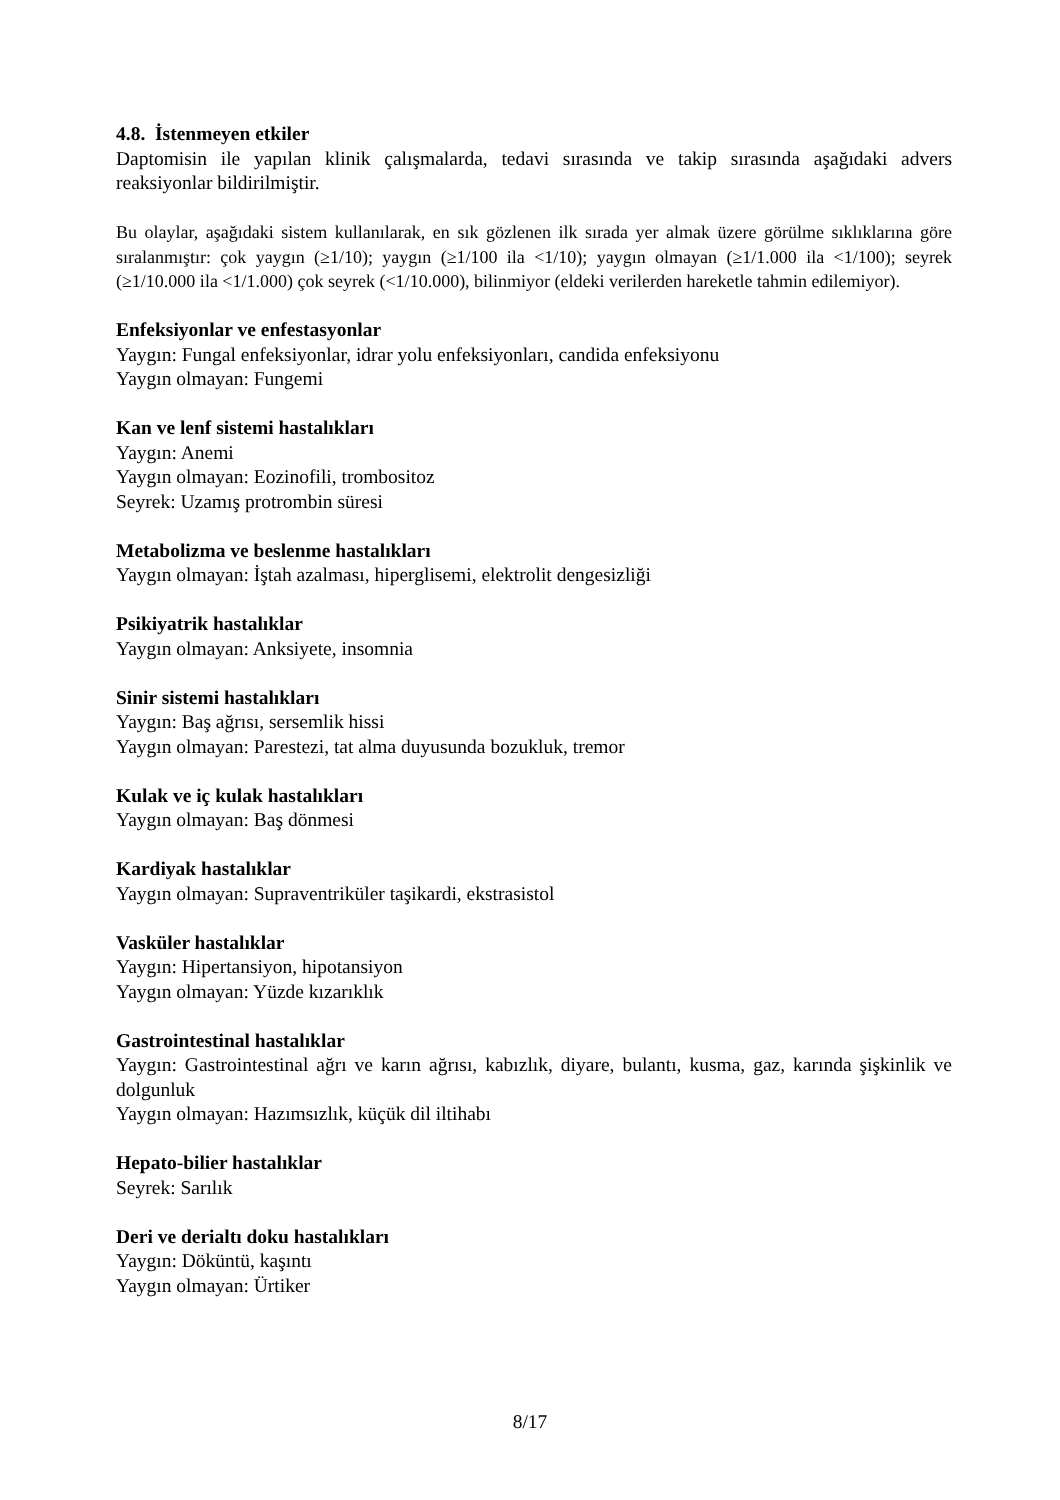4.8. İstenmeyen etkiler
Daptomisin ile yapılan klinik çalışmalarda, tedavi sırasında ve takip sırasında aşağıdaki advers reaksiyonlar bildirilmiştir.
Bu olaylar, aşağıdaki sistem kullanılarak, en sık gözlenen ilk sırada yer almak üzere görülme sıklıklarına göre sıralanmıştır: çok yaygın (≥1/10); yaygın (≥1/100 ila <1/10); yaygın olmayan (≥1/1.000 ila <1/100); seyrek (≥1/10.000 ila <1/1.000) çok seyrek (<1/10.000), bilinmiyor (eldeki verilerden hareketle tahmin edilemiyor).
Enfeksiyonlar ve enfestasyonlar
Yaygın: Fungal enfeksiyonlar, idrar yolu enfeksiyonları, candida enfeksiyonu
Yaygın olmayan: Fungemi
Kan ve lenf sistemi hastalıkları
Yaygın: Anemi
Yaygın olmayan: Eozinofili, trombositoz
Seyrek: Uzamış protrombin süresi
Metabolizma ve beslenme hastalıkları
Yaygın olmayan: İştah azalması, hiperglisemi, elektrolit dengesizliği
Psikiyatrik hastalıklar
Yaygın olmayan: Anksiyete, insomnia
Sinir sistemi hastalıkları
Yaygın: Baş ağrısı, sersemlik hissi
Yaygın olmayan: Parestezi, tat alma duyusunda bozukluk, tremor
Kulak ve iç kulak hastalıkları
Yaygın olmayan: Baş dönmesi
Kardiyak hastalıklar
Yaygın olmayan: Supraventriküler taşikardi, ekstrasistol
Vasküler hastalıklar
Yaygın: Hipertansiyon, hipotansiyon
Yaygın olmayan: Yüzde kızarıklık
Gastrointestinal hastalıklar
Yaygın: Gastrointestinal ağrı ve karın ağrısı, kabızlık, diyare, bulantı, kusma, gaz, karında şişkinlik ve dolgunluk
Yaygın olmayan: Hazımsızlık, küçük dil iltihabı
Hepato-bilier hastalıklar
Seyrek: Sarılık
Deri ve derialtı doku hastalıkları
Yaygın: Döküntü, kaşıntı
Yaygın olmayan: Ürtiker
8/17